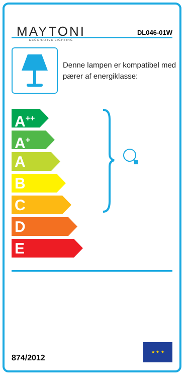MAYTONI
DECORATIVE LIGHTING
DL046-01W
Denne lampen er kompatibel med pærer af energiklasse:
A<sup>++</sup>
A<sup>+</sup>
A
B
C
D
E
874/2012
★ ★ ★